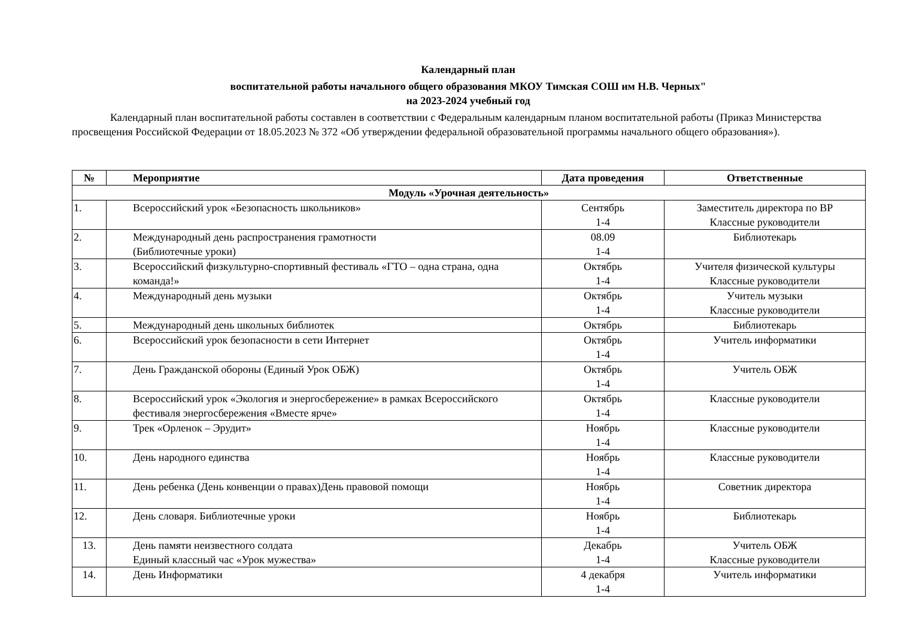Календарный план
воспитательной работы начального общего образования МКОУ Тимская СОШ им Н.В. Черных"
на 2023-2024 учебный год
Календарный план воспитательной работы составлен в соответствии с Федеральным календарным планом воспитательной работы (Приказ Министерства просвещения Российской Федерации от 18.05.2023 № 372 «Об утверждении федеральной образовательной программы начального общего образования»).
| № | Мероприятие | Дата проведения | Ответственные |
| --- | --- | --- | --- |
| Модуль «Урочная деятельность» | | | |
| 1. | Всероссийский урок «Безопасность школьников» | Сентябрь 1-4 | Заместитель директора по ВР Классные руководители |
| 2. | Международный день распространения грамотности (Библиотечные уроки) | 08.09 1-4 | Библиотекарь |
| 3. | Всероссийский физкультурно-спортивный фестиваль «ГТО – одна страна, одна команда!» | Октябрь 1-4 | Учителя физической культуры Классные руководители |
| 4. | Международный день музыки | Октябрь 1-4 | Учитель музыки Классные руководители |
| 5. | Международный день школьных библиотек | Октябрь | Библиотекарь |
| 6. | Всероссийский урок безопасности в сети Интернет | Октябрь 1-4 | Учитель информатики |
| 7. | День Гражданской обороны (Единый Урок ОБЖ) | Октябрь 1-4 | Учитель ОБЖ |
| 8. | Всероссийский урок «Экология и энергосбережение» в рамках Всероссийского фестиваля энергосбережения «Вместе ярче» | Октябрь 1-4 | Классные руководители |
| 9. | Трек «Орленок – Эрудит» | Ноябрь 1-4 | Классные руководители |
| 10. | День народного единства | Ноябрь 1-4 | Классные руководители |
| 11. | День ребенка (День конвенции о правах)День правовой помощи | Ноябрь 1-4 | Советник директора |
| 12. | День словаря. Библиотечные уроки | Ноябрь 1-4 | Библиотекарь |
| 13. | День памяти неизвестного солдата Единый классный час «Урок мужества» | Декабрь 1-4 | Учитель ОБЖ Классные руководители |
| 14. | День Информатики | 4 декабря 1-4 | Учитель информатики |